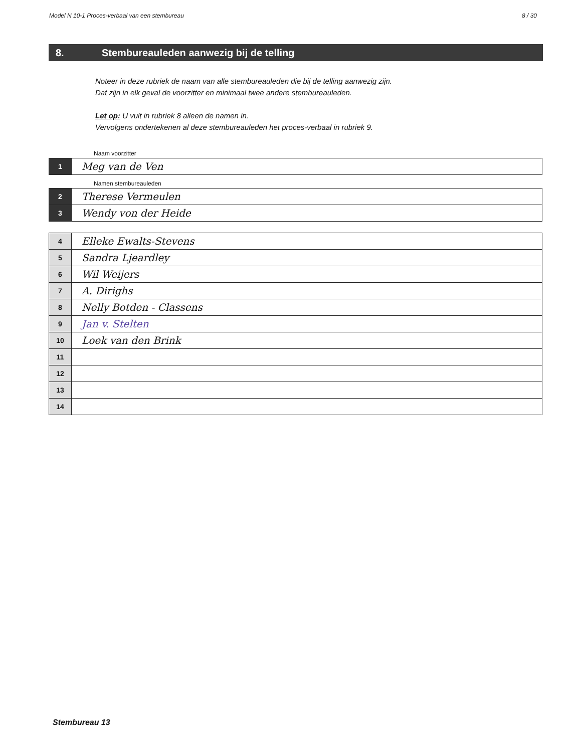Model N 10-1 Proces-verbaal van een stembureau 8 / 30
8. Stembureauleden aanwezig bij de telling
Noteer in deze rubriek de naam van alle stembureauleden die bij de telling aanwezig zijn.
Dat zijn in elk geval de voorzitter en minimaal twee andere stembureauleden.
Let op: U vult in rubriek 8 alleen de namen in.
Vervolgens ondertekenen al deze stembureauleden het proces-verbaal in rubriek 9.
Naam voorzitter
| 1 | Meg van de Ven |
Namen stembureauleden
| 2 | Therese Vermeulen |
| 3 | Wendy von der Heide |
| 4 | Elleke Ewalts-Stevens |
| 5 | Sandra Ljeardley |
| 6 | Wil Weijers |
| 7 | A. Dirighs |
| 8 | Nelly Botden - Classens |
| 9 | Jan v. Stelten |
| 10 | Loek van den Brink |
| 11 | |
| 12 | |
| 13 | |
| 14 | |
Stembureau 13